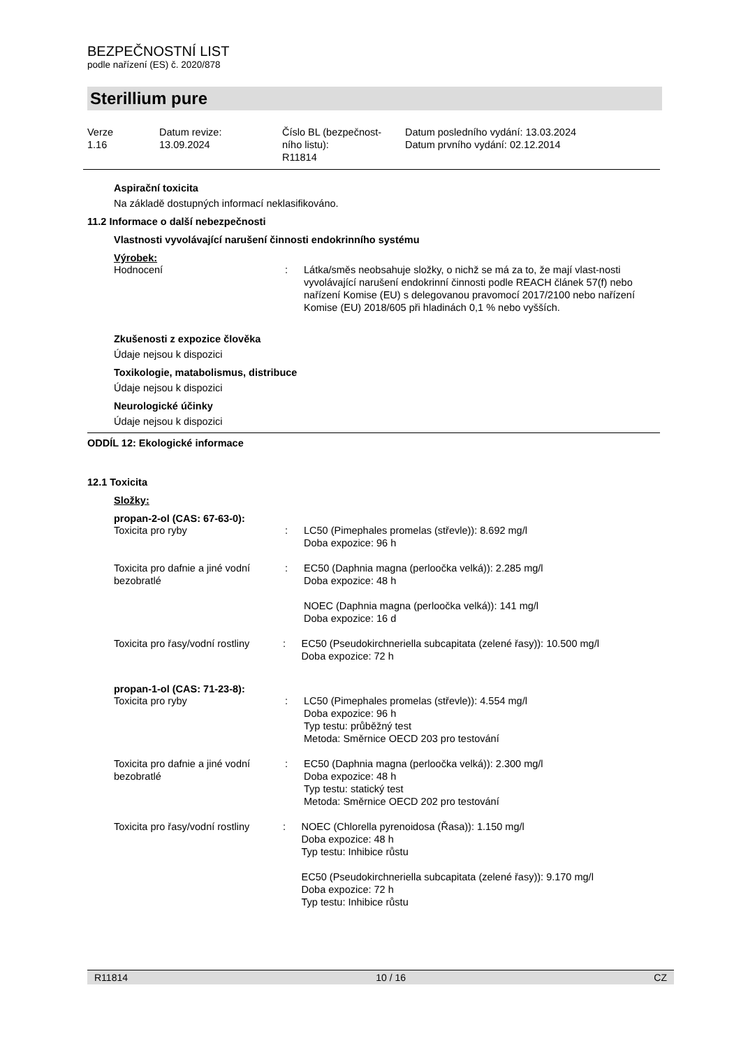BEZPEČNOSTNÍ LIST
podle nařízení (ES) č. 2020/878
Sterillium pure
Verze
1.16
Datum revize:
13.09.2024
Číslo BL (bezpečnost-
ního listu):
R11814
Datum posledního vydání: 13.03.2024
Datum prvního vydání: 02.12.2014
Aspirační toxicita
Na základě dostupných informací neklasifikováno.
11.2 Informace o další nebezpečnosti
Vlastnosti vyvolávající narušení činnosti endokrinního systému
Výrobek:
Hodnocení : Látka/směs neobsahuje složky, o nichž se má za to, že mají vlast-nosti vyvolávající narušení endokrinní činnosti podle REACH článek 57(f) nebo nařízení Komise (EU) s delegovanou pravomocí 2017/2100 nebo nařízení Komise (EU) 2018/605 při hladinách 0,1 % nebo vyšších.
Zkušenosti z expozice člověka
Údaje nejsou k dispozici
Toxikologie, matabolismus, distribuce
Údaje nejsou k dispozici
Neurologické účinky
Údaje nejsou k dispozici
ODDÍL 12: Ekologické informace
12.1 Toxicita
Složky:
propan-2-ol (CAS: 67-63-0):
Toxicita pro ryby : LC50 (Pimephales promelas (střevle)): 8.692 mg/l
Doba expozice: 96 h
Toxicita pro dafnie a jiné vodní bezobratlé
: EC50 (Daphnia magna (perloočka velká)): 2.285 mg/l
Doba expozice: 48 h
NOEC (Daphnia magna (perloočka velká)): 141 mg/l
Doba expozice: 16 d
Toxicita pro řasy/vodní rostliny
: EC50 (Pseudokirchneriella subcapitata (zelené řasy)): 10.500 mg/l
Doba expozice: 72 h
propan-1-ol (CAS: 71-23-8):
Toxicita pro ryby : LC50 (Pimephales promelas (střevle)): 4.554 mg/l
Doba expozice: 96 h
Typ testu: průběžný test
Metoda: Směrnice OECD 203 pro testování
Toxicita pro dafnie a jiné vodní bezobratlé
: EC50 (Daphnia magna (perloočka velká)): 2.300 mg/l
Doba expozice: 48 h
Typ testu: statický test
Metoda: Směrnice OECD 202 pro testování
Toxicita pro řasy/vodní rostliny
: NOEC (Chlorella pyrenoidosa (Řasa)): 1.150 mg/l
Doba expozice: 48 h
Typ testu: Inhibice růstu
EC50 (Pseudokirchneriella subcapitata (zelené řasy)): 9.170 mg/l
Doba expozice: 72 h
Typ testu: Inhibice růstu
R11814 10 / 16 CZ